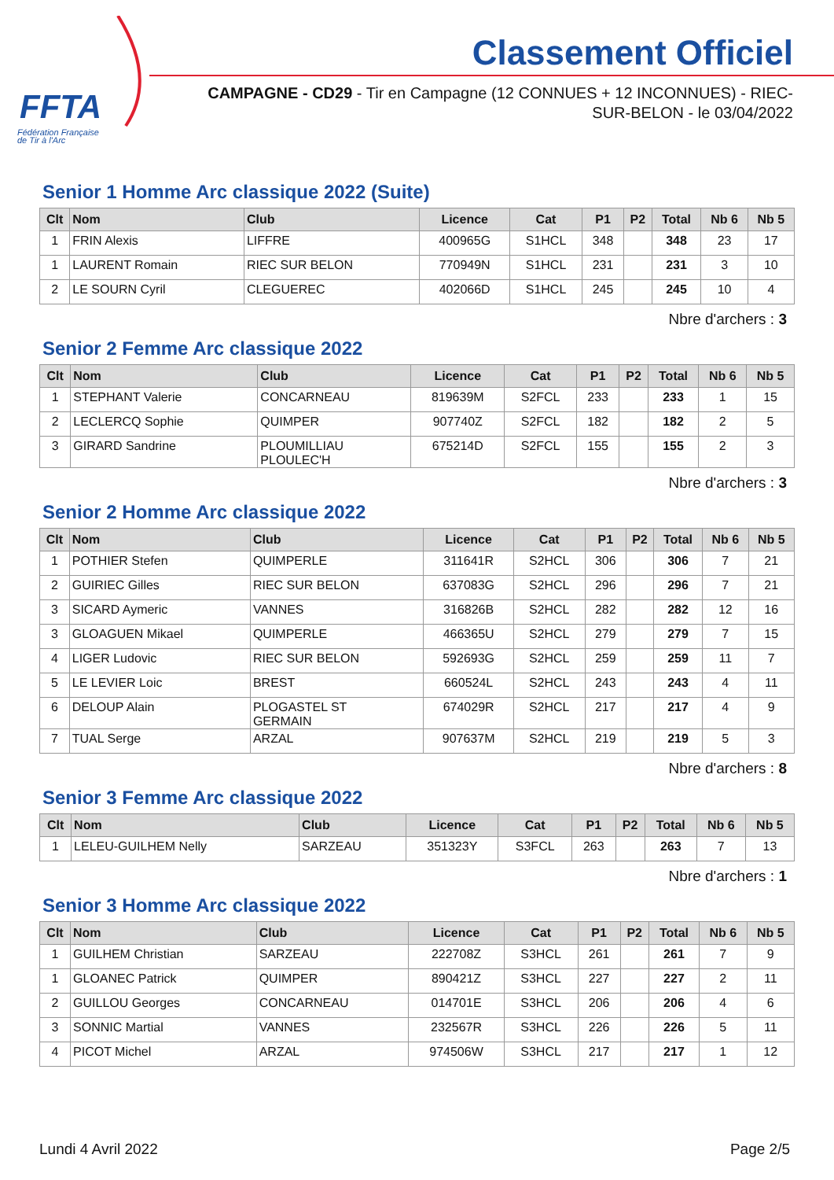FFTA
Fédération Française
de Tir à l'Arc
Classement Officiel
CAMPAGNE - CD29 - Tir en Campagne (12 CONNUES + 12 INCONNUES) - RIEC-SUR-BELON - le 03/04/2022
Senior 1 Homme Arc classique 2022 (Suite)
| Clt | Nom | Club | Licence | Cat | P1 | P2 | Total | Nb 6 | Nb 5 |
| --- | --- | --- | --- | --- | --- | --- | --- | --- | --- |
| 1 | FRIN Alexis | LIFFRE | 400965G | S1HCL | 348 | | 348 | 23 | 17 |
| 1 | LAURENT Romain | RIEC SUR BELON | 770949N | S1HCL | 231 | | 231 | 3 | 10 |
| 2 | LE SOURN Cyril | CLEGUEREC | 402066D | S1HCL | 245 | | 245 | 10 | 4 |
Nbre d'archers : 3
Senior 2 Femme Arc classique 2022
| Clt | Nom | Club | Licence | Cat | P1 | P2 | Total | Nb 6 | Nb 5 |
| --- | --- | --- | --- | --- | --- | --- | --- | --- | --- |
| 1 | STEPHANT Valerie | CONCARNEAU | 819639M | S2FCL | 233 | | 233 | 1 | 15 |
| 2 | LECLERCQ Sophie | QUIMPER | 907740Z | S2FCL | 182 | | 182 | 2 | 5 |
| 3 | GIRARD Sandrine | PLOUMILLIAU PLOULEC'H | 675214D | S2FCL | 155 | | 155 | 2 | 3 |
Nbre d'archers : 3
Senior 2 Homme Arc classique 2022
| Clt | Nom | Club | Licence | Cat | P1 | P2 | Total | Nb 6 | Nb 5 |
| --- | --- | --- | --- | --- | --- | --- | --- | --- | --- |
| 1 | POTHIER Stefen | QUIMPERLE | 311641R | S2HCL | 306 | | 306 | 7 | 21 |
| 2 | GUIRIEC Gilles | RIEC SUR BELON | 637083G | S2HCL | 296 | | 296 | 7 | 21 |
| 3 | SICARD Aymeric | VANNES | 316826B | S2HCL | 282 | | 282 | 12 | 16 |
| 3 | GLOAGUEN Mikael | QUIMPERLE | 466365U | S2HCL | 279 | | 279 | 7 | 15 |
| 4 | LIGER Ludovic | RIEC SUR BELON | 592693G | S2HCL | 259 | | 259 | 11 | 7 |
| 5 | LE LEVIER Loic | BREST | 660524L | S2HCL | 243 | | 243 | 4 | 11 |
| 6 | DELOUP Alain | PLOGASTEL ST GERMAIN | 674029R | S2HCL | 217 | | 217 | 4 | 9 |
| 7 | TUAL Serge | ARZAL | 907637M | S2HCL | 219 | | 219 | 5 | 3 |
Nbre d'archers : 8
Senior 3 Femme Arc classique 2022
| Clt | Nom | Club | Licence | Cat | P1 | P2 | Total | Nb 6 | Nb 5 |
| --- | --- | --- | --- | --- | --- | --- | --- | --- | --- |
| 1 | LELEU-GUILHEM Nelly | SARZEAU | 351323Y | S3FCL | 263 | | 263 | 7 | 13 |
Nbre d'archers : 1
Senior 3 Homme Arc classique 2022
| Clt | Nom | Club | Licence | Cat | P1 | P2 | Total | Nb 6 | Nb 5 |
| --- | --- | --- | --- | --- | --- | --- | --- | --- | --- |
| 1 | GUILHEM Christian | SARZEAU | 222708Z | S3HCL | 261 | | 261 | 7 | 9 |
| 1 | GLOANEC Patrick | QUIMPER | 890421Z | S3HCL | 227 | | 227 | 2 | 11 |
| 2 | GUILLOU Georges | CONCARNEAU | 014701E | S3HCL | 206 | | 206 | 4 | 6 |
| 3 | SONNIC Martial | VANNES | 232567R | S3HCL | 226 | | 226 | 5 | 11 |
| 4 | PICOT Michel | ARZAL | 974506W | S3HCL | 217 | | 217 | 1 | 12 |
Lundi 4 Avril 2022 Page 2/5